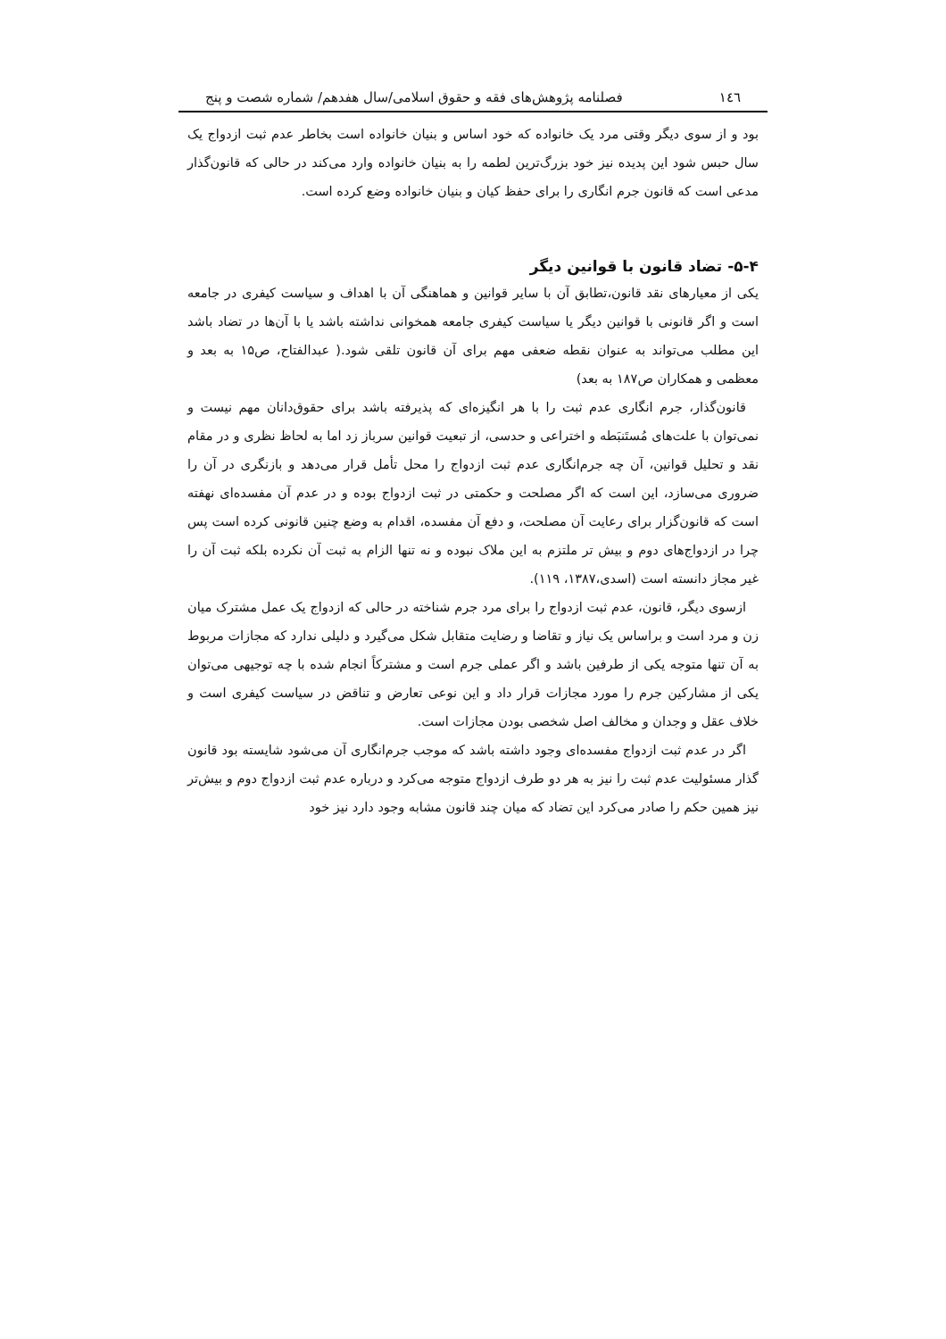۱٤٦ فصلنامه پژوهش‌های فقه و حقوق اسلامی/سال هفدهم/ شماره شصت و پنج
بود و از سوی دیگر وقتی مرد یک خانواده که خود اساس و بنیان خانواده است بخاطر عدم ثبت ازدواج یک سال حبس شود این پدیده نیز خود بزرگ‌ترین لطمه را به بنیان خانواده وارد می‌کند در حالی که قانون‌گذار مدعی است که قانون جرم انگاری را برای حفظ کیان و بنیان خانواده وضع کرده است.
۵-۴- تضاد قانون با قوانین دیگر
یکی از معیارهای نقد قانون،تطابق آن با سایر قوانین و هماهنگی آن با اهداف و سیاست کیفری در جامعه است و اگر قانونی با قوانین دیگر یا سیاست کیفری جامعه همخوانی نداشته باشد یا با آن‌ها در تضاد باشد این مطلب می‌تواند به عنوان نقطه ضعفی مهم برای آن قانون تلقی شود.( عبدالفتاح، ص۱۵ به بعد و معظمی و همکاران ص۱۸۷ به بعد)
قانون‌گذار، جرم انگاری عدم ثبت را با هر انگیزه‌ای که پذیرفته باشد برای حقوق‌دانان مهم نیست و نمی‌توان با علت‌های مُستَنبَطه و اختراعی و حدسی، از تبعیت قوانین سرباز زد اما به لحاظ نظری و در مقام نقد و تحلیل قوانین، آن چه جرم‌انگاری عدم ثبت ازدواج را محل تأمل قرار می‌دهد و بازنگری در آن را ضروری می‌سازد، این است که اگر مصلحت و حکمتی در ثبت ازدواج بوده و در عدم آن مفسده‌ای نهفته است که قانون‌گزار برای رعایت آن مصلحت، و دفع آن مفسده، اقدام به وضع چنین قانونی کرده است پس چرا در ازدواج‌های دوم و بیش تر ملتزم به این ملاک نبوده و نه تنها الزام به ثبت آن نکرده بلکه ثبت آن را غیر مجاز دانسته است (اسدی،۱۳۸۷، ۱۱۹).
ازسوی دیگر، قانون، عدم ثبت ازدواج را برای مرد جرم شناخته در حالی که ازدواج یک عمل مشترک میان زن و مرد است و براساس یک نیاز و تقاضا و رضایت متقابل شکل می‌گیرد و دلیلی ندارد که مجازات مربوط به آن تنها متوجه یکی از طرفین باشد و اگر عملی جرم است و مشترکاً انجام شده با چه توجیهی می‌توان یکی از مشارکین جرم را مورد مجازات قرار داد و این نوعی تعارض و تناقض در سیاست کیفری است و خلاف عقل و وجدان و مخالف اصل شخصی بودن مجازات است.
اگر در عدم ثبت ازدواج مفسده‌ای وجود داشته باشد که موجب جرم‌انگاری آن می‌شود شایسته بود قانون گذار مسئولیت عدم ثبت را نیز به هر دو طرف ازدواج متوجه می‌کرد و درباره عدم ثبت ازدواج دوم و بیش‌تر نیز همین حکم را صادر می‌کرد این تضاد که میان چند قانون مشابه وجود دارد نیز خود